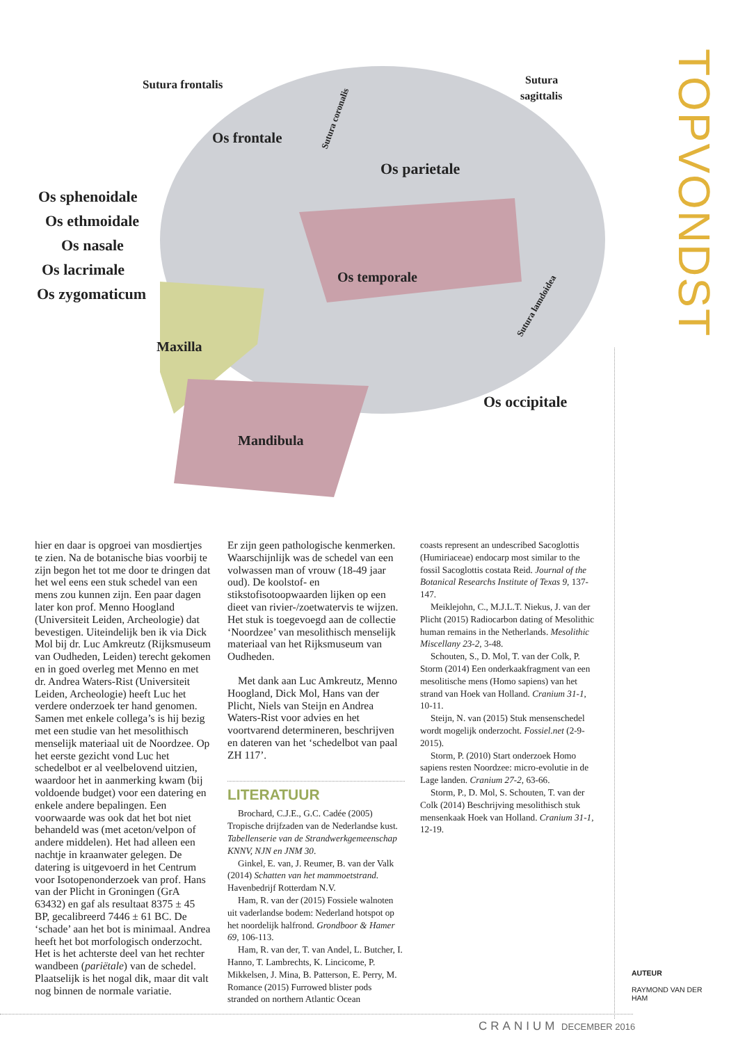Sutura frontalis
Sutura
sagittalis
Os frontale
Os parietale
Os sphenoidale
Os ethmoidale
Os nasale
Os lacrimale
Os zygomaticum
Os temporale
Maxilla
Os occipitale
Mandibula
Sutura coronalis
Sutura lamdoidea
TOPVONDST
hier en daar is opgroei van mosdiertjes te zien. Na de botanische bias voorbij te zijn begon het tot me door te dringen dat het wel eens een stuk schedel van een mens zou kunnen zijn. Een paar dagen later kon prof. Menno Hoogland (Universiteit Leiden, Archeologie) dat bevestigen. Uiteindelijk ben ik via Dick Mol bij dr. Luc Amkreutz (Rijksmuseum van Oudheden, Leiden) terecht gekomen en in goed overleg met Menno en met dr. Andrea Waters-Rist (Universiteit Leiden, Archeologie) heeft Luc het verdere onderzoek ter hand genomen. Samen met enkele collega’s is hij bezig met een studie van het mesolithisch menselijk materiaal uit de Noordzee. Op het eerste gezicht vond Luc het schedelbot er al veelbelovend uitzien, waardoor het in aanmerking kwam (bij voldoende budget) voor een datering en enkele andere bepalingen. Een voorwaarde was ook dat het bot niet behandeld was (met aceton/velpon of andere middelen). Het had alleen een nachtje in kraanwater gelegen. De datering is uitgevoerd in het Centrum voor Isotopenonderzoek van prof. Hans van der Plicht in Groningen (GrA 63432) en gaf als resultaat 8375 ± 45 BP, gecalibreerd 7446 ± 61 BC. De ‘schade’ aan het bot is minimaal. Andrea heeft het bot morfologisch onderzocht. Het is het achterste deel van het rechter wandbeen (pariëtale) van de schedel. Plaatselijk is het nogal dik, maar dit valt nog binnen de normale variatie.
Er zijn geen pathologische kenmerken. Waarschijnlijk was de schedel van een volwassen man of vrouw (18-49 jaar oud). De koolstof- en stikstofisotoopwaarden lijken op een dieet van rivier-/zoetwatervis te wijzen. Het stuk is toegevoegd aan de collectie ‘Noordzee’ van mesolithisch menselijk materiaal van het Rijksmuseum van Oudheden.
Met dank aan Luc Amkreutz, Menno Hoogland, Dick Mol, Hans van der Plicht, Niels van Steijn en Andrea Waters-Rist voor advies en het voortvarend determineren, beschrijven en dateren van het ‘schedelbot van paal ZH 117’.
LITERATUUR
Brochard, C.J.E., G.C. Cadée (2005) Tropische drijfzaden van de Nederlandse kust. Tabellenserie van de Strandwerkgemeenschap KNNV, NJN en JNM 30.
Ginkel, E. van, J. Reumer, B. van der Valk (2014) Schatten van het mammoetstrand. Havenbedrijf Rotterdam N.V.
Ham, R. van der (2015) Fossiele walnoten uit vaderlandse bodem: Nederland hotspot op het noordelijk halfrond. Grondboor & Hamer 69, 106-113.
Ham, R. van der, T. van Andel, L. Butcher, I. Hanno, T. Lambrechts, K. Lincicome, P. Mikkelsen, J. Mina, B. Patterson, E. Perry, M. Romance (2015) Furrowed blister pods stranded on northern Atlantic Ocean
coasts represent an undescribed Sacoglottis (Humiriaceae) endocarp most similar to the fossil Sacoglottis costata Reid. Journal of the Botanical Researchs Institute of Texas 9, 137-147.
Meiklejohn, C., M.J.L.T. Niekus, J. van der Plicht (2015) Radiocarbon dating of Mesolithic human remains in the Netherlands. Mesolithic Miscellany 23-2, 3-48.
Schouten, S., D. Mol, T. van der Colk, P. Storm (2014) Een onderkaakfragment van een mesolitische mens (Homo sapiens) van het strand van Hoek van Holland. Cranium 31-1, 10-11.
Steijn, N. van (2015) Stuk mensenschedel wordt mogelijk onderzocht. Fossiel.net (2-9-2015).
Storm, P. (2010) Start onderzoek Homo sapiens resten Noordzee: micro-evolutie in de Lage landen. Cranium 27-2, 63-66.
Storm, P., D. Mol, S. Schouten, T. van der Colk (2014) Beschrijving mesolithisch stuk mensenkaak Hoek van Holland. Cranium 31-1, 12-19.
AUTEUR
RAYMOND VAN DER
HAM
CRANIUM DECEMBER 2016